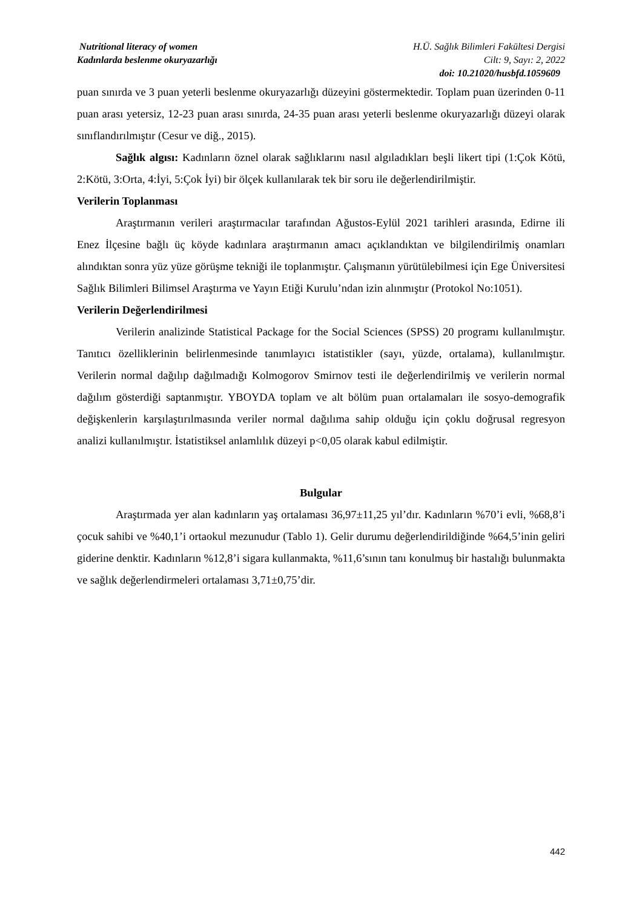Nutritional literacy of women H.Ü. Sağlık Bilimleri Fakültesi Dergisi
Kadınlarda beslenme okuryazarlığı Cilt: 9, Sayı: 2, 2022
doi: 10.21020/husbfd.1059609
puan sınırda ve 3 puan yeterli beslenme okuryazarlığı düzeyini göstermektedir. Toplam puan üzerinden 0-11 puan arası yetersiz, 12-23 puan arası sınırda, 24-35 puan arası yeterli beslenme okuryazarlığı düzeyi olarak sınıflandırılmıştır (Cesur ve diğ., 2015).
Sağlık algısı: Kadınların öznel olarak sağlıklarını nasıl algıladıkları beşli likert tipi (1:Çok Kötü, 2:Kötü, 3:Orta, 4:İyi, 5:Çok İyi) bir ölçek kullanılarak tek bir soru ile değerlendirilmiştir.
Verilerin Toplanması
Araştırmanın verileri araştırmacılar tarafından Ağustos-Eylül 2021 tarihleri arasında, Edirne ili Enez İlçesine bağlı üç köyde kadınlara araştırmanın amacı açıklandıktan ve bilgilendirilmiş onamları alındıktan sonra yüz yüze görüşme tekniği ile toplanmıştır. Çalışmanın yürütülebilmesi için Ege Üniversitesi Sağlık Bilimleri Bilimsel Araştırma ve Yayın Etiği Kurulu’ndan izin alınmıştır (Protokol No:1051).
Verilerin Değerlendirilmesi
Verilerin analizinde Statistical Package for the Social Sciences (SPSS) 20 programı kullanılmıştır. Tanıtıcı özelliklerinin belirlenmesinde tanımlayıcı istatistikler (sayı, yüzde, ortalama), kullanılmıştır. Verilerin normal dağılıp dağılmadığı Kolmogorov Smirnov testi ile değerlendirilmiş ve verilerin normal dağılım gösterdiği saptanmıştır. YBOYDA toplam ve alt bölüm puan ortalamaları ile sosyo-demografik değişkenlerin karşılaştırılmasında veriler normal dağılıma sahip olduğu için çoklu doğrusal regresyon analizi kullanılmıştır. İstatistiksel anlamlılık düzeyi p<0,05 olarak kabul edilmiştir.
Bulgular
Araştırmada yer alan kadınların yaş ortalaması 36,97±11,25 yıl’dır. Kadınların %70’i evli, %68,8’i çocuk sahibi ve %40,1’i ortaokul mezunudur (Tablo 1). Gelir durumu değerlendirildiğinde %64,5’inin geliri giderine denktir. Kadınların %12,8’i sigara kullanmakta, %11,6’sının tanı konulmuş bir hastalığı bulunmakta ve sağlık değerlendirmeleri ortalaması 3,71±0,75’dir.
442